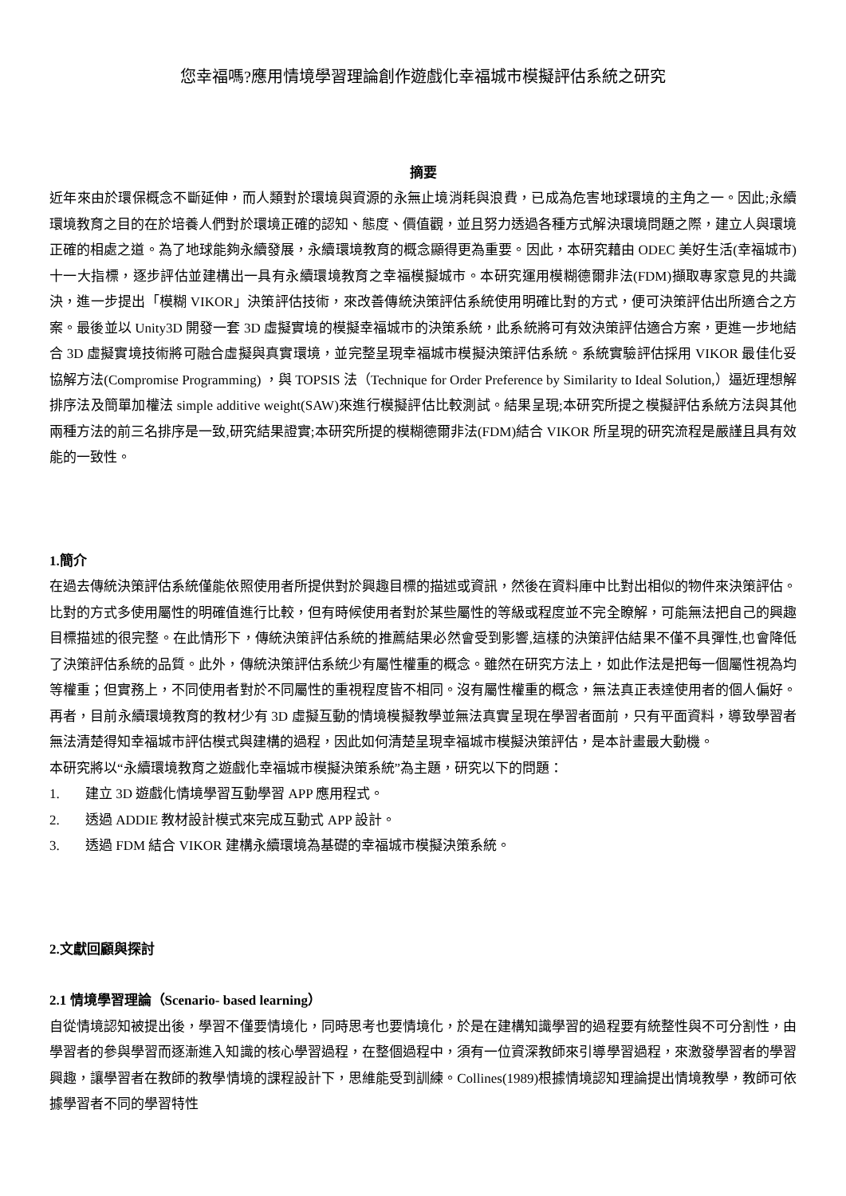您幸福嗎?應用情境學習理論創作遊戲化幸福城市模擬評估系統之研究
摘要
近年來由於環保概念不斷延伸，而人類對於環境與資源的永無止境消耗與浪費，已成為危害地球環境的主角之一。因此;永續環境教育之目的在於培養人們對於環境正確的認知、態度、價值觀，並且努力透過各種方式解決環境問題之際，建立人與環境正確的相處之道。為了地球能夠永續發展，永續環境教育的概念顯得更為重要。因此，本研究藉由 ODEC 美好生活(幸福城市)十一大指標，逐步評估並建構出一具有永續環境教育之幸福模擬城市。本研究運用模糊德爾非法(FDM)擷取專家意見的共識決，進一步提出「模糊 VIKOR」決策評估技術，來改善傳統決策評估系統使用明確比對的方式，便可決策評估出所適合之方案。最後並以 Unity3D 開發一套 3D 虛擬實境的模擬幸福城市的決策系統，此系統將可有效決策評估適合方案，更進一步地結合 3D 虛擬實境技術將可融合虛擬與真實環境，並完整呈現幸福城市模擬決策評估系統。系統實驗評估採用 VIKOR 最佳化妥協解方法(Compromise Programming) ，與 TOPSIS 法（Technique for Order Preference by Similarity to Ideal Solution,）逼近理想解排序法及簡單加權法 simple additive weight(SAW)來進行模擬評估比較測試。結果呈現;本研究所提之模擬評估系統方法與其他兩種方法的前三名排序是一致,研究結果證實;本研究所提的模糊德爾非法(FDM)結合 VIKOR 所呈現的研究流程是嚴謹且具有效能的一致性。
1.簡介
在過去傳統決策評估系統僅能依照使用者所提供對於興趣目標的描述或資訊，然後在資料庫中比對出相似的物件來決策評估。比對的方式多使用屬性的明確值進行比較，但有時候使用者對於某些屬性的等級或程度並不完全瞭解，可能無法把自己的興趣目標描述的很完整。在此情形下，傳統決策評估系統的推薦結果必然會受到影響,這樣的決策評估結果不僅不具彈性,也會降低了決策評估系統的品質。此外，傳統決策評估系統少有屬性權重的概念。雖然在研究方法上，如此作法是把每一個屬性視為均等權重；但實務上，不同使用者對於不同屬性的重視程度皆不相同。沒有屬性權重的概念，無法真正表達使用者的個人偏好。再者，目前永續環境教育的教材少有 3D 虛擬互動的情境模擬教學並無法真實呈現在學習者面前，只有平面資料，導致學習者無法清楚得知幸福城市評估模式與建構的過程，因此如何清楚呈現幸福城市模擬決策評估，是本計畫最大動機。
本研究將以“永續環境教育之遊戲化幸福城市模擬決策系統”為主題，研究以下的問題：
1. 建立 3D 遊戲化情境學習互動學習 APP 應用程式。
2. 透過 ADDIE 教材設計模式來完成互動式 APP 設計。
3. 透過 FDM 結合 VIKOR 建構永續環境為基礎的幸福城市模擬決策系統。
2.文獻回顧與探討
2.1 情境學習理論（Scenario- based learning）
自從情境認知被提出後，學習不僅要情境化，同時思考也要情境化，於是在建構知識學習的過程要有統整性與不可分割性，由學習者的參與學習而逐漸進入知識的核心學習過程，在整個過程中，須有一位資深教師來引導學習過程，來激發學習者的學習興趣，讓學習者在教師的教學情境的課程設計下，思維能受到訓練。Collines(1989)根據情境認知理論提出情境教學，教師可依據學習者不同的學習特性